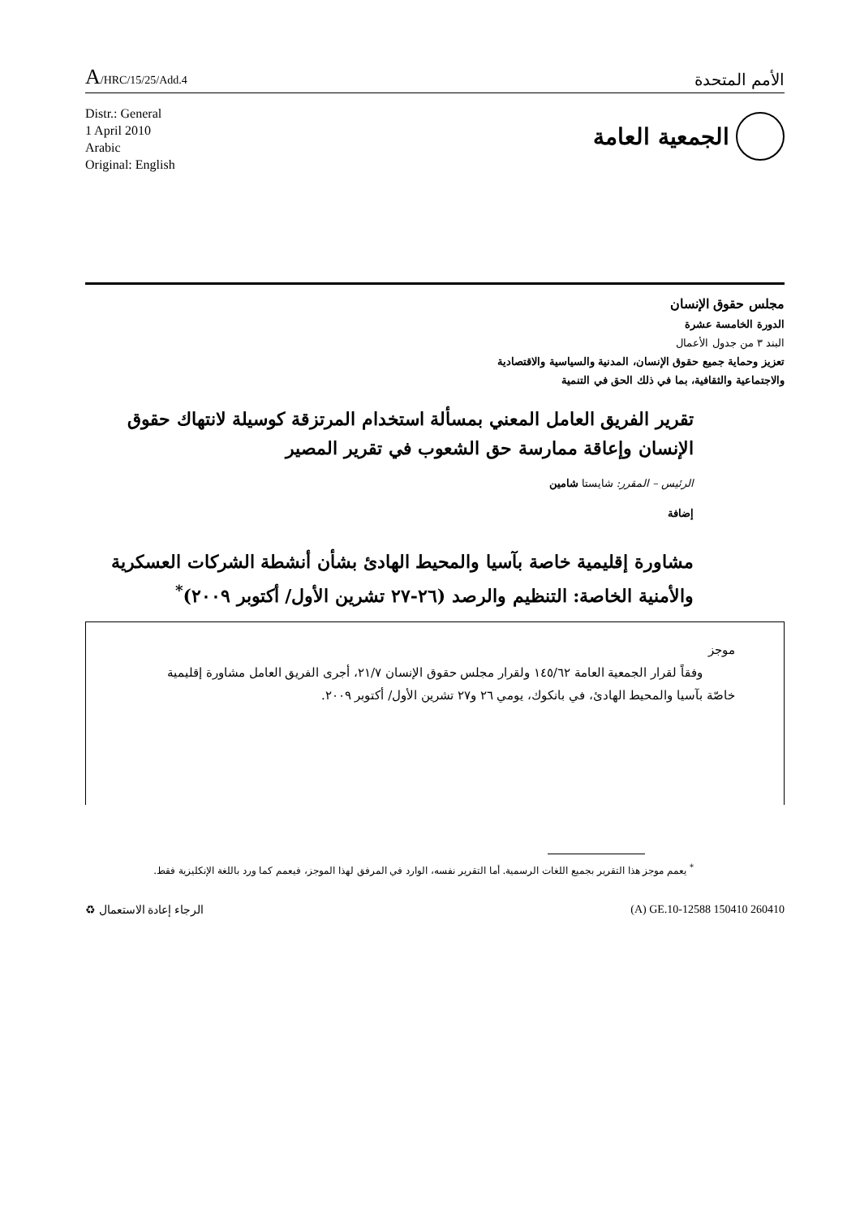A/HRC/15/25/Add.4
الأمم المتحدة
Distr.: General
1 April 2010
Arabic
Original: English
الجمعية العامة
مجلس حقوق الإنسان
الدورة الخامسة عشرة
البند ٣ من جدول الأعمال
تعزيز وحماية جميع حقوق الإنسان، المدنية والسياسية والاقتصادية
والاجتماعية والثقافية، بما في ذلك الحق في التنمية
تقرير الفريق العامل المعني بمسألة استخدام المرتزقة كوسيلة لانتهاك حقوق الإنسان وإعاقة ممارسة حق الشعوب في تقرير المصير
الرئيس – المقرر: شايستا شامين
إضافة
مشاورة إقليمية خاصة بآسيا والمحيط الهادئ بشأن أنشطة الشركات العسكرية والأمنية الخاصة: التنظيم والرصد (٢٦-٢٧ تشرين الأول/ أكتوبر ٢٠٠٩)<sup>*</sup>
موجز
وفقاً لقرار الجمعية العامة ١٤٥/٦٢ ولقرار مجلس حقوق الإنسان ٢١/٧، أجرى الفريق العامل مشاورة إقليمية خاصّة بآسيا والمحيط الهادئ، في بانكوك، يومي ٢٦ و٢٧ تشرين الأول/ أكتوبر ٢٠٠٩.
<sup>*</sup> يعمم موجز هذا التقرير بجميع اللغات الرسمية. أما التقرير نفسه، الوارد في المرفق لهذا الموجز، فيعمم كما ورد باللغة الإنكليزية فقط.
الرجاء إعادة الاستعمال ♻ (A) GE.10-12588 150410 260410